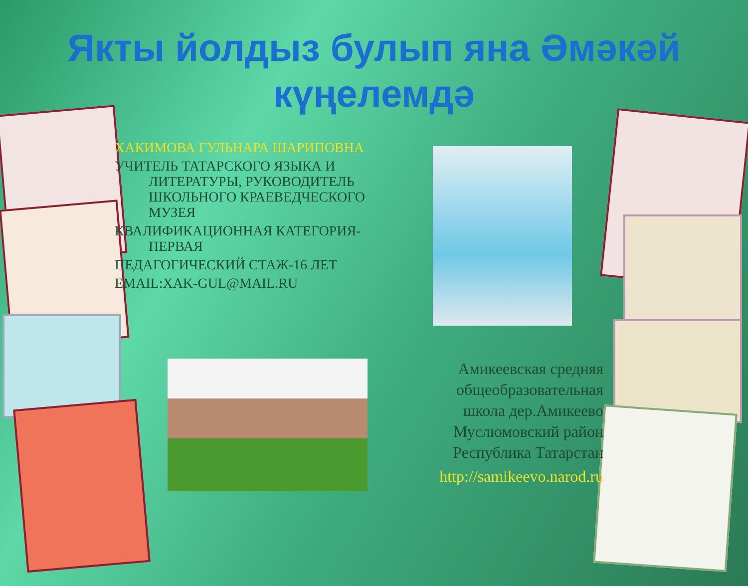Якты йолдыз булып яна Әмәкәй күңелемдә
ХАКИМОВА ГУЛЬНАРА ШАРИПОВНА
УЧИТЕЛЬ ТАТАРСКОГО ЯЗЫКА И ЛИТЕРАТУРЫ, РУКОВОДИТЕЛЬ ШКОЛЬНОГО КРАЕВЕДЧЕСКОГО МУЗЕЯ
КВАЛИФИКАЦИОННАЯ КАТЕГОРИЯ-ПЕРВАЯ
ПЕДАГОГИЧЕСКИЙ СТАЖ-16 ЛЕТ
EMAIL:XAK-GUL@MAIL.RU
Амикеевская средняя общеобразовательная школа дер.Амикеево Муслюмовский район Республика Татарстан
http://samikeevo.narod.ru